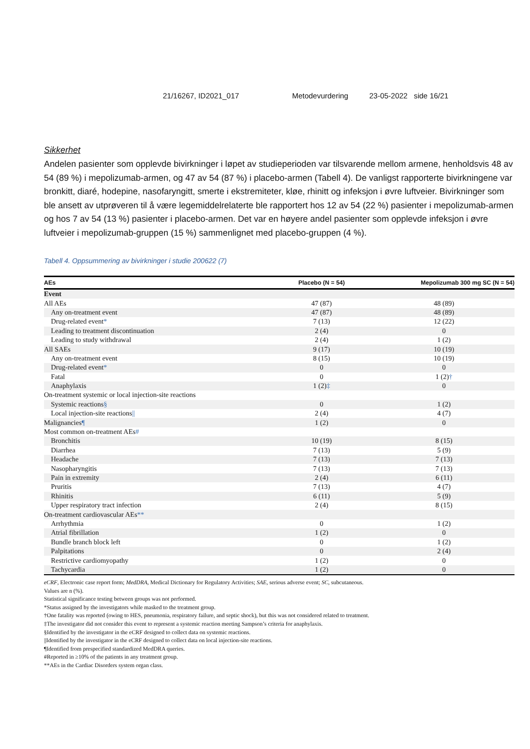21/16267, ID2021_017 Metodevurdering 23-05-2022 side 16/21
Sikkerhet
Andelen pasienter som opplevde bivirkninger i løpet av studieperioden var tilsvarende mellom armene, henholdsvis 48 av 54 (89 %) i mepolizumab-armen, og 47 av 54 (87 %) i placebo-armen (Tabell 4). De vanligst rapporterte bivirkningene var bronkitt, diaré, hodepine, nasofaryngitt, smerte i ekstremiteter, kløe, rhinitt og infeksjon i øvre luftveier. Bivirkninger som ble ansett av utprøveren til å være legemiddelrelaterte ble rapportert hos 12 av 54 (22 %) pasienter i mepolizumab-armen og hos 7 av 54 (13 %) pasienter i placebo-armen. Det var en høyere andel pasienter som opplevde infeksjon i øvre luftveier i mepolizumab-gruppen (15 %) sammenlignet med placebo-gruppen (4 %).
Tabell 4. Oppsummering av bivirkninger i studie 200622 (7)
| AEs | Placebo (N = 54) | Mepolizumab 300 mg SC (N = 54) |
| --- | --- | --- |
| Event | | |
| All AEs | 47 (87) | 48 (89) |
| Any on-treatment event | 47 (87) | 48 (89) |
| Drug-related event * | 7 (13) | 12 (22) |
| Leading to treatment discontinuation | 2 (4) | 0 |
| Leading to study withdrawal | 2 (4) | 1 (2) |
| All SAEs | 9 (17) | 10 (19) |
| Any on-treatment event | 8 (15) | 10 (19) |
| Drug-related event * | 0 | 0 |
| Fatal | 0 | 1 (2) † |
| Anaphylaxis | 1 (2) ‡ | 0 |
| On-treatment systemic or local injection-site reactions | | |
| Systemic reactions § | 0 | 1 (2) |
| Local injection-site reactions // | 2 (4) | 4 (7) |
| Malignancies ¶ | 1 (2) | 0 |
| Most common on-treatment AEs # | | |
| Bronchitis | 10 (19) | 8 (15) |
| Diarrhea | 7 (13) | 5 (9) |
| Headache | 7 (13) | 7 (13) |
| Nasopharyngitis | 7 (13) | 7 (13) |
| Pain in extremity | 2 (4) | 6 (11) |
| Pruritis | 7 (13) | 4 (7) |
| Rhinitis | 6 (11) | 5 (9) |
| Upper respiratory tract infection | 2 (4) | 8 (15) |
| On-treatment cardiovascular AEs ** | | |
| Arrhythmia | 0 | 1 (2) |
| Atrial fibrillation | 1 (2) | 0 |
| Bundle branch block left | 0 | 1 (2) |
| Palpitations | 0 | 2 (4) |
| Restrictive cardiomyopathy | 1 (2) | 0 |
| Tachycardia | 1 (2) | 0 |
eCRF, Electronic case report form; MedDRA, Medical Dictionary for Regulatory Activities; SAE, serious adverse event; SC, subcutaneous.
Values are n (%).
Statistical significance testing between groups was not performed.
*Status assigned by the investigators while masked to the treatment group.
†One fatality was reported (owing to HES, pneumonia, respiratory failure, and septic shock), but this was not considered related to treatment.
‡The investigator did not consider this event to represent a systemic reaction meeting Sampson’s criteria for anaphylaxis.
§Identified by the investigator in the eCRF designed to collect data on systemic reactions.
||Identified by the investigator in the eCRF designed to collect data on local injection-site reactions.
¶Identified from prespecified standardized MedDRA queries.
#Reported in ≥10% of the patients in any treatment group.
**AEs in the Cardiac Disorders system organ class.